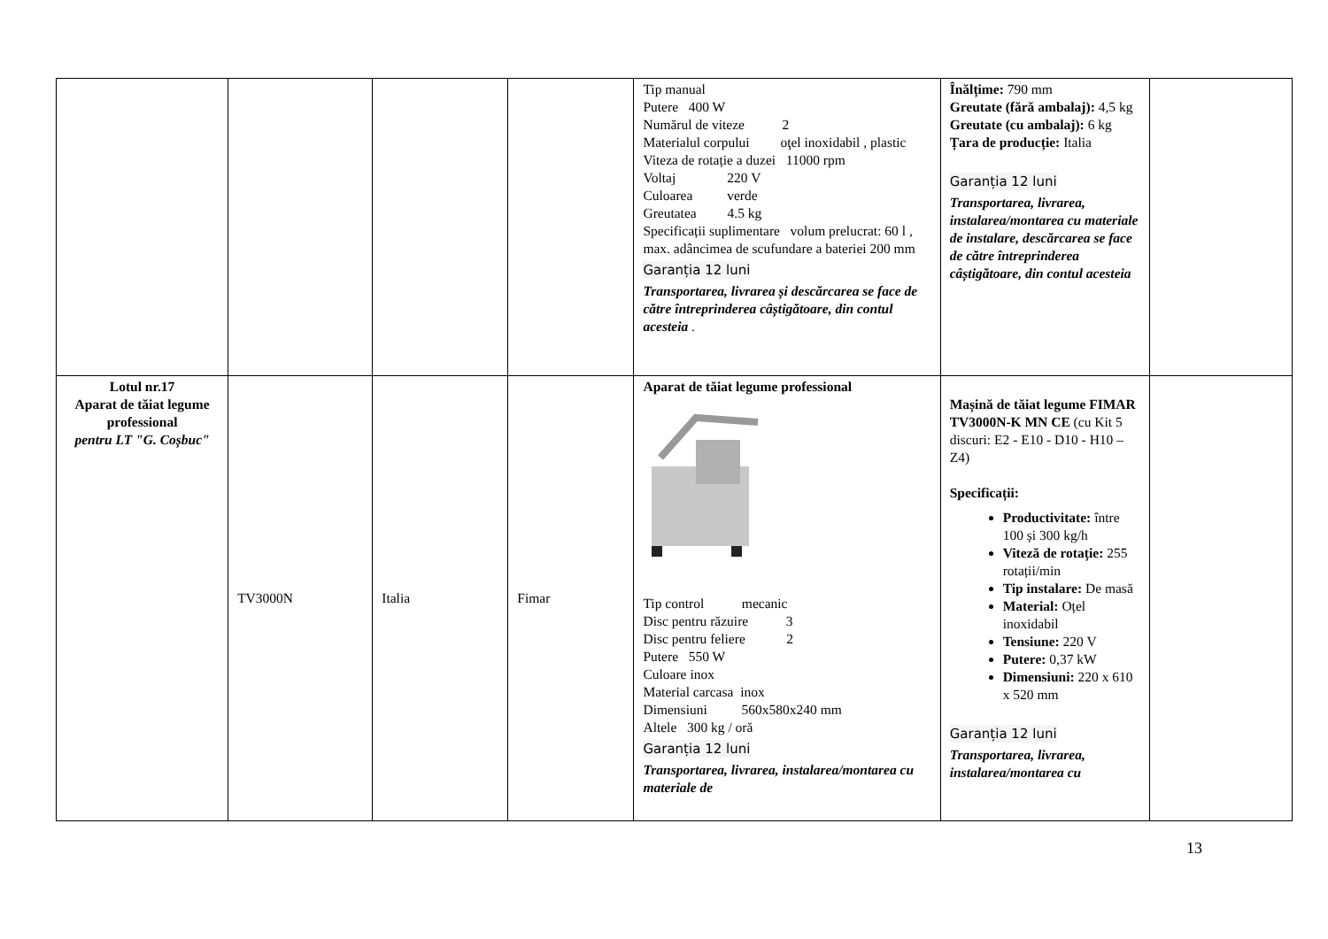| | | | | Tip manual Putere 400 W Numărul de viteze 2 Materialul corpului oţel inoxidabil , plastic Viteza de rotație a duzei 11000 rpm Voltaj 220 V Culoarea verde Greutatea 4.5 kg Specificații suplimentare volum prelucrat: 60 l , max. adâncimea de scufundare a bateriei 200 mm Garanția 12 luni Transportarea, livrarea și descărcarea se face de către întreprinderea câștigătoare, din contul acesteia . | Înălțime: 790 mm Greutate (fără ambalaj): 4,5 kg Greutate (cu ambalaj): 6 kg Țara de producție: Italia Garanția 12 luni Transportarea, livrarea, instalarea/montarea cu materiale de instalare, descărcarea se face de către întreprinderea câștigătoare, din contul acesteia | |
| Lotul nr.17 Aparat de tăiat legume professional pentru LT "G. Coșbuc" | TV3000N | Italia | Fimar | Aparat de tăiat legume professional Tip control mecanic Disc pentru răzuire 3 Disc pentru feliere 2 Putere 550 W Culoare inox Material carcasa inox Dimensiuni 560x580x240 mm Altele 300 kg / oră Garanția 12 luni Transportarea, livrarea, instalarea/montarea cu materiale de | Mașină de tăiat legume FIMAR TV3000N-K MN CE (cu Kit 5 discuri: E2 - E10 - D10 - H10 – Z4) Specificații: Productivitate: între 100 și 300 kg/h Viteză de rotație: 255 rotații/min Tip instalare: De masă Material: Oțel inoxidabil Tensiune: 220 V Putere: 0,37 kW Dimensiuni: 220 x 610 x 520 mm Garanția 12 luni Transportarea, livrarea, instalarea/montarea cu | |
13